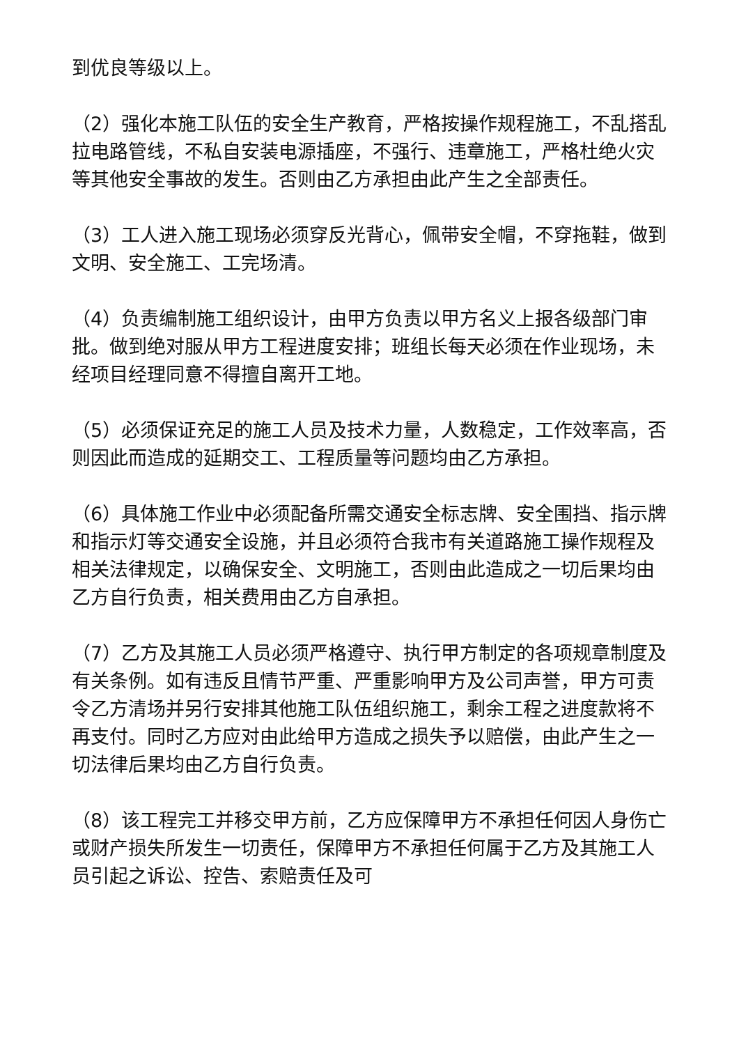到优良等级以上。
（2）强化本施工队伍的安全生产教育，严格按操作规程施工，不乱搭乱拉电路管线，不私自安装电源插座，不强行、违章施工，严格杜绝火灾等其他安全事故的发生。否则由乙方承担由此产生之全部责任。
（3）工人进入施工现场必须穿反光背心，佩带安全帽，不穿拖鞋，做到文明、安全施工、工完场清。
（4）负责编制施工组织设计，由甲方负责以甲方名义上报各级部门审批。做到绝对服从甲方工程进度安排；班组长每天必须在作业现场，未经项目经理同意不得擅自离开工地。
（5）必须保证充足的施工人员及技术力量，人数稳定，工作效率高，否则因此而造成的延期交工、工程质量等问题均由乙方承担。
（6）具体施工作业中必须配备所需交通安全标志牌、安全围挡、指示牌和指示灯等交通安全设施，并且必须符合我市有关道路施工操作规程及相关法律规定，以确保安全、文明施工，否则由此造成之一切后果均由乙方自行负责，相关费用由乙方自承担。
（7）乙方及其施工人员必须严格遵守、执行甲方制定的各项规章制度及有关条例。如有违反且情节严重、严重影响甲方及公司声誉，甲方可责令乙方清场并另行安排其他施工队伍组织施工，剩余工程之进度款将不再支付。同时乙方应对由此给甲方造成之损失予以赔偿，由此产生之一切法律后果均由乙方自行负责。
（8）该工程完工并移交甲方前，乙方应保障甲方不承担任何因人身伤亡或财产损失所发生一切责任，保障甲方不承担任何属于乙方及其施工人员引起之诉讼、控告、索赔责任及可